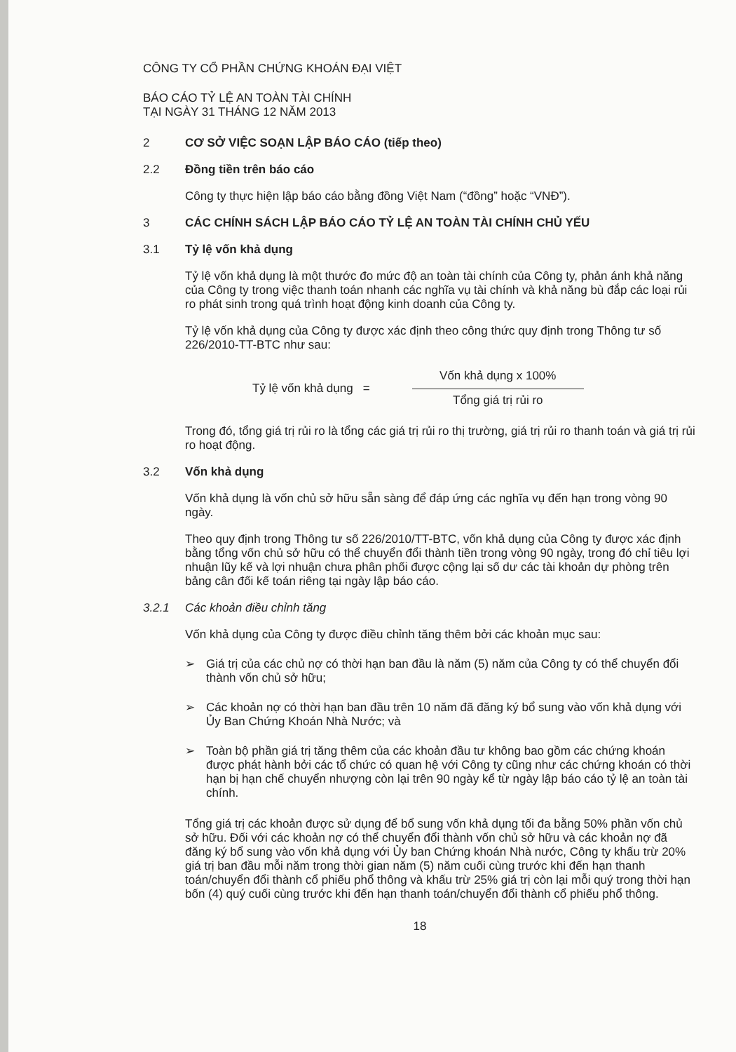CÔNG TY CỔ PHẦN CHỨNG KHOÁN ĐẠI VIỆT
BÁO CÁO TỶ LỆ AN TOÀN TÀI CHÍNH
TẠI NGÀY 31 THÁNG 12 NĂM 2013
2 CƠ SỞ VIỆC SOẠN LẬP BÁO CÁO (tiếp theo)
2.2 Đồng tiền trên báo cáo
Công ty thực hiện lập báo cáo bằng đồng Việt Nam (“đồng” hoặc “VNĐ”).
3 CÁC CHÍNH SÁCH LẬP BÁO CÁO TỶ LỆ AN TOÀN TÀI CHÍNH CHỦ YẾU
3.1 Tỷ lệ vốn khả dụng
Tỷ lệ vốn khả dụng là một thước đo mức độ an toàn tài chính của Công ty, phản ánh khả năng của Công ty trong việc thanh toán nhanh các nghĩa vụ tài chính và khả năng bù đắp các loại rủi ro phát sinh trong quá trình hoạt động kinh doanh của Công ty.
Tỷ lệ vốn khả dụng của Công ty được xác định theo công thức quy định trong Thông tư số 226/2010-TT-BTC như sau:
Tỷ lệ vốn khả dụng =
Vốn khả dụng x 100%
Tổng giá trị rủi ro
Trong đó, tổng giá trị rủi ro là tổng các giá trị rủi ro thị trường, giá trị rủi ro thanh toán và giá trị rủi ro hoạt động.
3.2 Vốn khả dụng
Vốn khả dụng là vốn chủ sở hữu sẵn sàng để đáp ứng các nghĩa vụ đến hạn trong vòng 90 ngày.
Theo quy định trong Thông tư số 226/2010/TT-BTC, vốn khả dụng của Công ty được xác định bằng tổng vốn chủ sở hữu có thể chuyển đổi thành tiền trong vòng 90 ngày, trong đó chỉ tiêu lợi nhuận lũy kế và lợi nhuận chưa phân phối được cộng lại số dư các tài khoản dự phòng trên bảng cân đối kế toán riêng tại ngày lập báo cáo.
3.2.1 Các khoản điều chỉnh tăng
Vốn khả dụng của Công ty được điều chỉnh tăng thêm bởi các khoản mục sau:
➢ Giá trị của các chủ nợ có thời hạn ban đầu là năm (5) năm của Công ty có thể chuyển đổi thành vốn chủ sở hữu;
➢ Các khoản nợ có thời hạn ban đầu trên 10 năm đã đăng ký bổ sung vào vốn khả dụng với Ủy Ban Chứng Khoán Nhà Nước; và
➢ Toàn bộ phần giá trị tăng thêm của các khoản đầu tư không bao gồm các chứng khoán được phát hành bởi các tổ chức có quan hệ với Công ty cũng như các chứng khoán có thời hạn bị hạn chế chuyển nhượng còn lại trên 90 ngày kể từ ngày lập báo cáo tỷ lệ an toàn tài chính.
Tổng giá trị các khoản được sử dụng để bổ sung vốn khả dụng tối đa bằng 50% phần vốn chủ sở hữu. Đối với các khoản nợ có thể chuyển đổi thành vốn chủ sở hữu và các khoản nợ đã đăng ký bổ sung vào vốn khả dụng với Ủy ban Chứng khoán Nhà nước, Công ty khấu trừ 20% giá trị ban đầu mỗi năm trong thời gian năm (5) năm cuối cùng trước khi đến hạn thanh toán/chuyển đổi thành cổ phiếu phổ thông và khấu trừ 25% giá trị còn lại mỗi quý trong thời hạn bốn (4) quý cuối cùng trước khi đến hạn thanh toán/chuyển đổi thành cổ phiếu phổ thông.
18